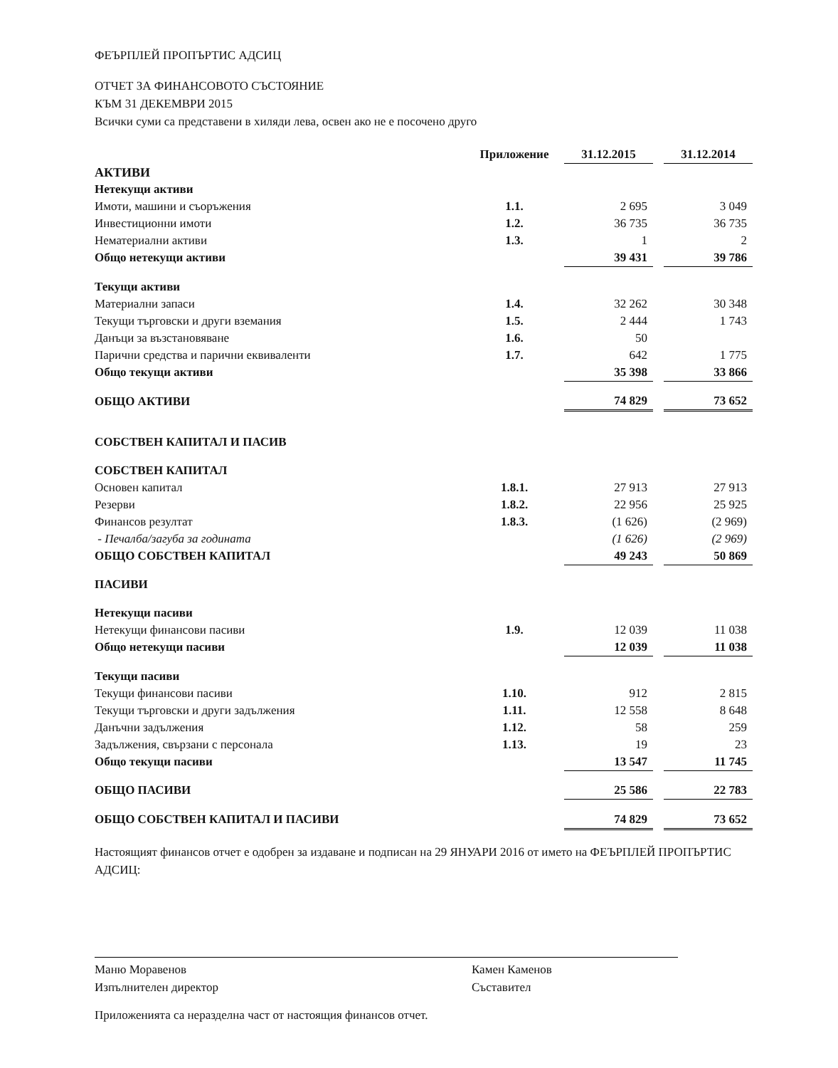ФЕЪРПЛЕЙ ПРОПЪРТИС АДСИЦ
ОТЧЕТ ЗА ФИНАНСОВОТО СЪСТОЯНИЕ
КЪМ 31 ДЕКЕМВРИ 2015
Всички суми са представени в хиляди лева, освен ако не е посочено друго
| | Приложение | 31.12.2015 | | 31.12.2014 |
| --- | --- | --- | --- | --- |
| АКТИВИ | | | | |
| Нетекущи активи | | | | |
| Имоти, машини и съоръжения | 1.1. | 2 695 | | 3 049 |
| Инвестиционни имоти | 1.2. | 36 735 | | 36 735 |
| Нематериални активи | 1.3. | 1 | | 2 |
| Общо нетекущи активи | | 39 431 | | 39 786 |
| Текущи активи | | | | |
| Материални запаси | 1.4. | 32 262 | | 30 348 |
| Текущи търговски и други вземания | 1.5. | 2 444 | | 1 743 |
| Данъци за възстановяване | 1.6. | 50 | | |
| Парични средства и парични еквиваленти | 1.7. | 642 | | 1 775 |
| Общо текущи активи | | 35 398 | | 33 866 |
| ОБЩО АКТИВИ | | 74 829 | | 73 652 |
| СОБСТВЕН КАПИТАЛ И ПАСИВ | | | | |
| СОБСТВЕН КАПИТАЛ | | | | |
| Основен капитал | 1.8.1. | 27 913 | | 27 913 |
| Резерви | 1.8.2. | 22 956 | | 25 925 |
| Финансов резултат | 1.8.3. | (1 626) | | (2 969) |
| - Печалба/загуба за годината | | (1 626) | | (2 969) |
| ОБЩО СОБСТВЕН КАПИТАЛ | | 49 243 | | 50 869 |
| ПАСИВИ | | | | |
| Нетекущи пасиви | | | | |
| Нетекущи финансови пасиви | 1.9. | 12 039 | | 11 038 |
| Общо нетекущи пасиви | | 12 039 | | 11 038 |
| Текущи пасиви | | | | |
| Текущи финансови пасиви | 1.10. | 912 | | 2 815 |
| Текущи търговски и други задължения | 1.11. | 12 558 | | 8 648 |
| Данъчни задължения | 1.12. | 58 | | 259 |
| Задължения, свързани с персонала | 1.13. | 19 | | 23 |
| Общо текущи пасиви | | 13 547 | | 11 745 |
| ОБЩО ПАСИВИ | | 25 586 | | 22 783 |
| ОБЩО СОБСТВЕН КАПИТАЛ И ПАСИВИ | | 74 829 | | 73 652 |
Настоящият финансов отчет е одобрен за издаване и подписан на 29 ЯНУАРИ 2016 от името на ФЕЪРПЛЕЙ ПРОПЪРТИС АДСИЦ:
Маню Моравенов
Изпълнителен директор
Камен Каменов
Съставител
Приложенията са неразделна част от настоящия финансов отчет.